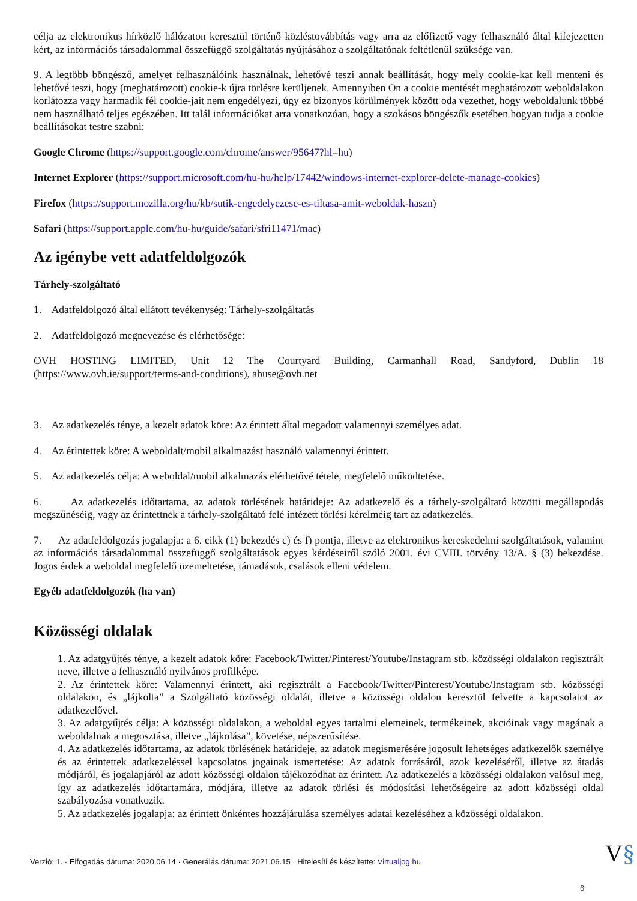célja az elektronikus hírközlő hálózaton keresztül történő közléstovábbítás vagy arra az előfizető vagy felhasználó által kifejezetten kért, az információs társadalommal összefüggő szolgáltatás nyújtásához a szolgáltatónak feltétlenül szüksége van.
9. A legtöbb böngésző, amelyet felhasználóink használnak, lehetővé teszi annak beállítását, hogy mely cookie-kat kell menteni és lehetővé teszi, hogy (meghatározott) cookie-k újra törlésre kerüljenek. Amennyiben Ön a cookie mentését meghatározott weboldalakon korlátozza vagy harmadik fél cookie-jait nem engedélyezi, úgy ez bizonyos körülmények között oda vezethet, hogy weboldalunk többé nem használható teljes egészében. Itt talál információkat arra vonatkozóan, hogy a szokásos böngészők esetében hogyan tudja a cookie beállításokat testre szabni:
Google Chrome (https://support.google.com/chrome/answer/95647?hl=hu)
Internet Explorer (https://support.microsoft.com/hu-hu/help/17442/windows-internet-explorer-delete-manage-cookies)
Firefox (https://support.mozilla.org/hu/kb/sutik-engedelyezese-es-tiltasa-amit-weboldak-haszn)
Safari (https://support.apple.com/hu-hu/guide/safari/sfri11471/mac)
Az igénybe vett adatfeldolgozók
Tárhely-szolgáltató
1. Adatfeldolgozó által ellátott tevékenység: Tárhely-szolgáltatás
2. Adatfeldolgozó megnevezése és elérhetősége:
OVH HOSTING LIMITED, Unit 12 The Courtyard Building, Carmanhall Road, Sandyford, Dublin 18 (https://www.ovh.ie/support/terms-and-conditions), abuse@ovh.net
3. Az adatkezelés ténye, a kezelt adatok köre: Az érintett által megadott valamennyi személyes adat.
4. Az érintettek köre: A weboldalt/mobil alkalmazást használó valamennyi érintett.
5. Az adatkezelés célja: A weboldal/mobil alkalmazás elérhetővé tétele, megfelelő működtetése.
6. Az adatkezelés időtartama, az adatok törlésének határideje: Az adatkezelő és a tárhely-szolgáltató közötti megállapodás megszűnéséig, vagy az érintettnek a tárhely-szolgáltató felé intézett törlési kérelméig tart az adatkezelés.
7. Az adatfeldolgozás jogalapja: a 6. cikk (1) bekezdés c) és f) pontja, illetve az elektronikus kereskedelmi szolgáltatások, valamint az információs társadalommal összefüggő szolgáltatások egyes kérdéseiről szóló 2001. évi CVIII. törvény 13/A. § (3) bekezdése. Jogos érdek a weboldal megfelelő üzemeltetése, támadások, csalások elleni védelem.
Egyéb adatfeldolgozók (ha van)
Közösségi oldalak
1. Az adatgyűjtés ténye, a kezelt adatok köre: Facebook/Twitter/Pinterest/Youtube/Instagram stb. közösségi oldalakon regisztrált neve, illetve a felhasználó nyilvános profilképe.
2. Az érintettek köre: Valamennyi érintett, aki regisztrált a Facebook/Twitter/Pinterest/Youtube/Instagram stb. közösségi oldalakon, és „lájkolta” a Szolgáltató közösségi oldalát, illetve a közösségi oldalon keresztül felvette a kapcsolatot az adatkezelővel.
3. Az adatgyűjtés célja: A közösségi oldalakon, a weboldal egyes tartalmi elemeinek, termékeinek, akcióinak vagy magának a weboldalnak a megosztása, illetve „lájkolása”, követése, népszerűsítése.
4. Az adatkezelés időtartama, az adatok törlésének határideje, az adatok megismerésére jogosult lehetséges adatkezelők személye és az érintettek adatkezeléssel kapcsolatos jogainak ismertetése: Az adatok forrásáról, azok kezeléséről, illetve az átadás módjáról, és jogalapjáról az adott közösségi oldalon tájékozódhat az érintett. Az adatkezelés a közösségi oldalakon valósul meg, így az adatkezelés időtartamára, módjára, illetve az adatok törlési és módosítási lehetőségeire az adott közösségi oldal szabályozása vonatkozik.
5. Az adatkezelés jogalapja: az érintett önkéntes hozzájárulása személyes adatai kezeléséhez a közösségi oldalakon.
Verzió: 1. · Elfogadás dátuma: 2020.06.14 · Generálás dátuma: 2021.06.15 · Hitelesíti és készítette: Virtualjog.hu
V§
6